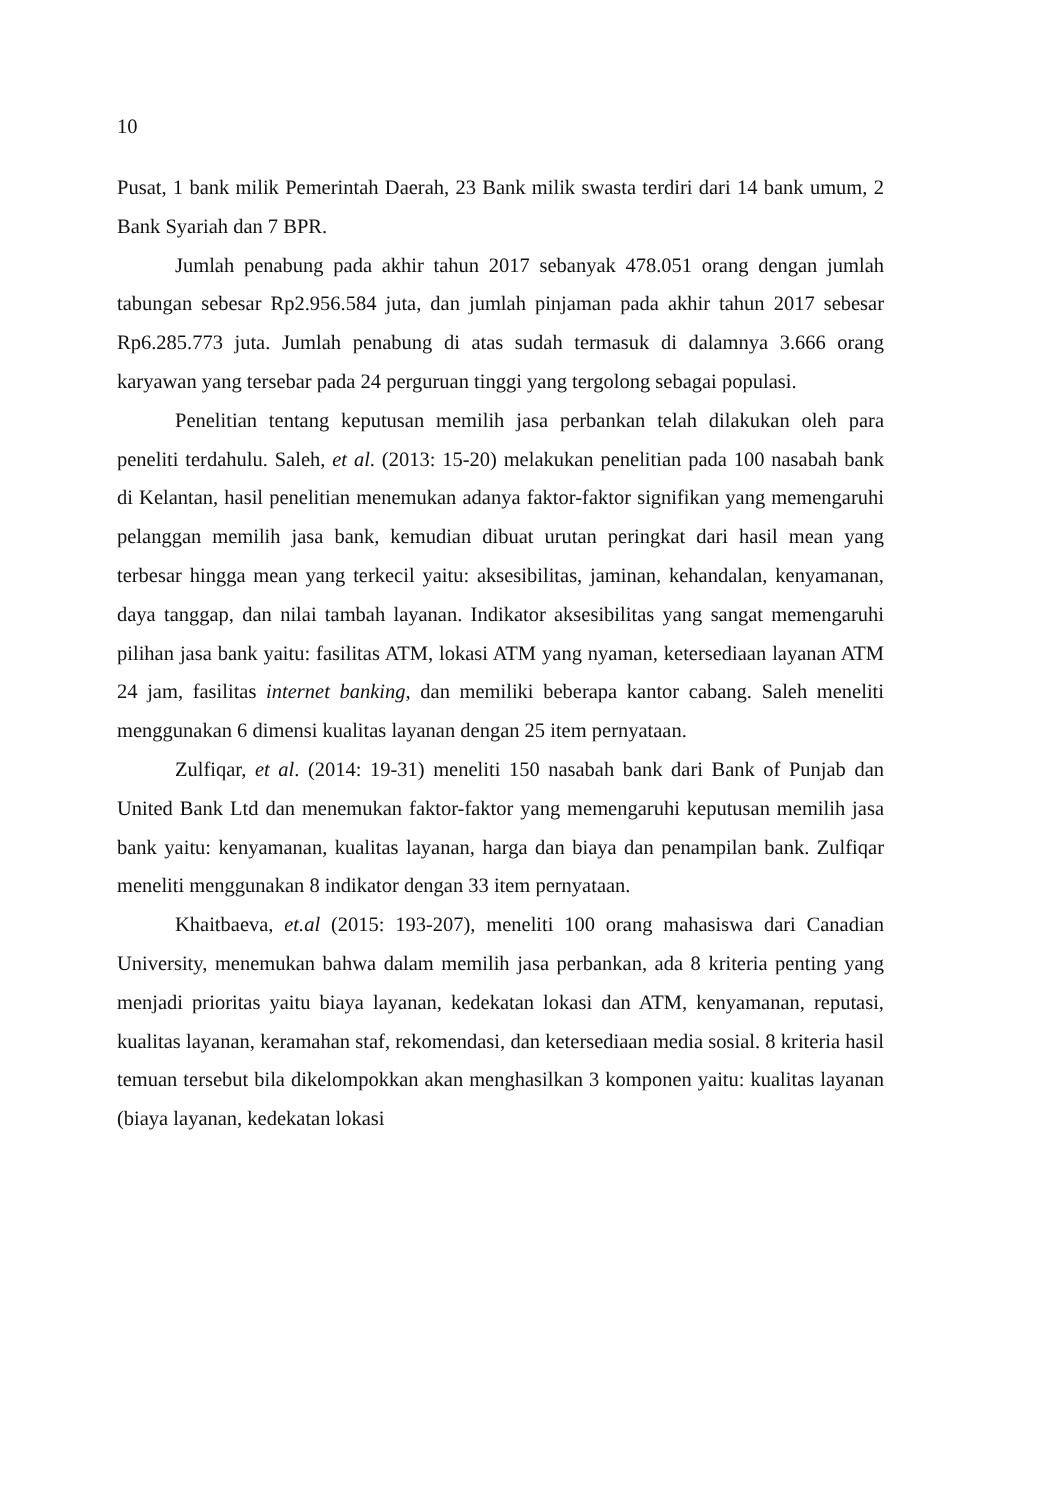10
Pusat, 1 bank milik Pemerintah Daerah, 23 Bank milik swasta terdiri dari 14 bank umum, 2 Bank Syariah dan 7 BPR.
Jumlah penabung pada akhir tahun 2017 sebanyak 478.051 orang dengan jumlah tabungan sebesar Rp2.956.584 juta, dan jumlah pinjaman pada akhir tahun 2017 sebesar Rp6.285.773 juta. Jumlah penabung di atas sudah termasuk di dalamnya 3.666 orang karyawan yang tersebar pada 24 perguruan tinggi yang tergolong sebagai populasi.
Penelitian tentang keputusan memilih jasa perbankan telah dilakukan oleh para peneliti terdahulu. Saleh, et al. (2013: 15-20) melakukan penelitian pada 100 nasabah bank di Kelantan, hasil penelitian menemukan adanya faktor-faktor signifikan yang memengaruhi pelanggan memilih jasa bank, kemudian dibuat urutan peringkat dari hasil mean yang terbesar hingga mean yang terkecil yaitu: aksesibilitas, jaminan, kehandalan, kenyamanan, daya tanggap, dan nilai tambah layanan. Indikator aksesibilitas yang sangat memengaruhi pilihan jasa bank yaitu: fasilitas ATM, lokasi ATM yang nyaman, ketersediaan layanan ATM 24 jam, fasilitas internet banking, dan memiliki beberapa kantor cabang. Saleh meneliti menggunakan 6 dimensi kualitas layanan dengan 25 item pernyataan.
Zulfiqar, et al. (2014: 19-31) meneliti 150 nasabah bank dari Bank of Punjab dan United Bank Ltd dan menemukan faktor-faktor yang memengaruhi keputusan memilih jasa bank yaitu: kenyamanan, kualitas layanan, harga dan biaya dan penampilan bank. Zulfiqar meneliti menggunakan 8 indikator dengan 33 item pernyataan.
Khaitbaeva, et.al (2015: 193-207), meneliti 100 orang mahasiswa dari Canadian University, menemukan bahwa dalam memilih jasa perbankan, ada 8 kriteria penting yang menjadi prioritas yaitu biaya layanan, kedekatan lokasi dan ATM, kenyamanan, reputasi, kualitas layanan, keramahan staf, rekomendasi, dan ketersediaan media sosial. 8 kriteria hasil temuan tersebut bila dikelompokkan akan menghasilkan 3 komponen yaitu: kualitas layanan (biaya layanan, kedekatan lokasi